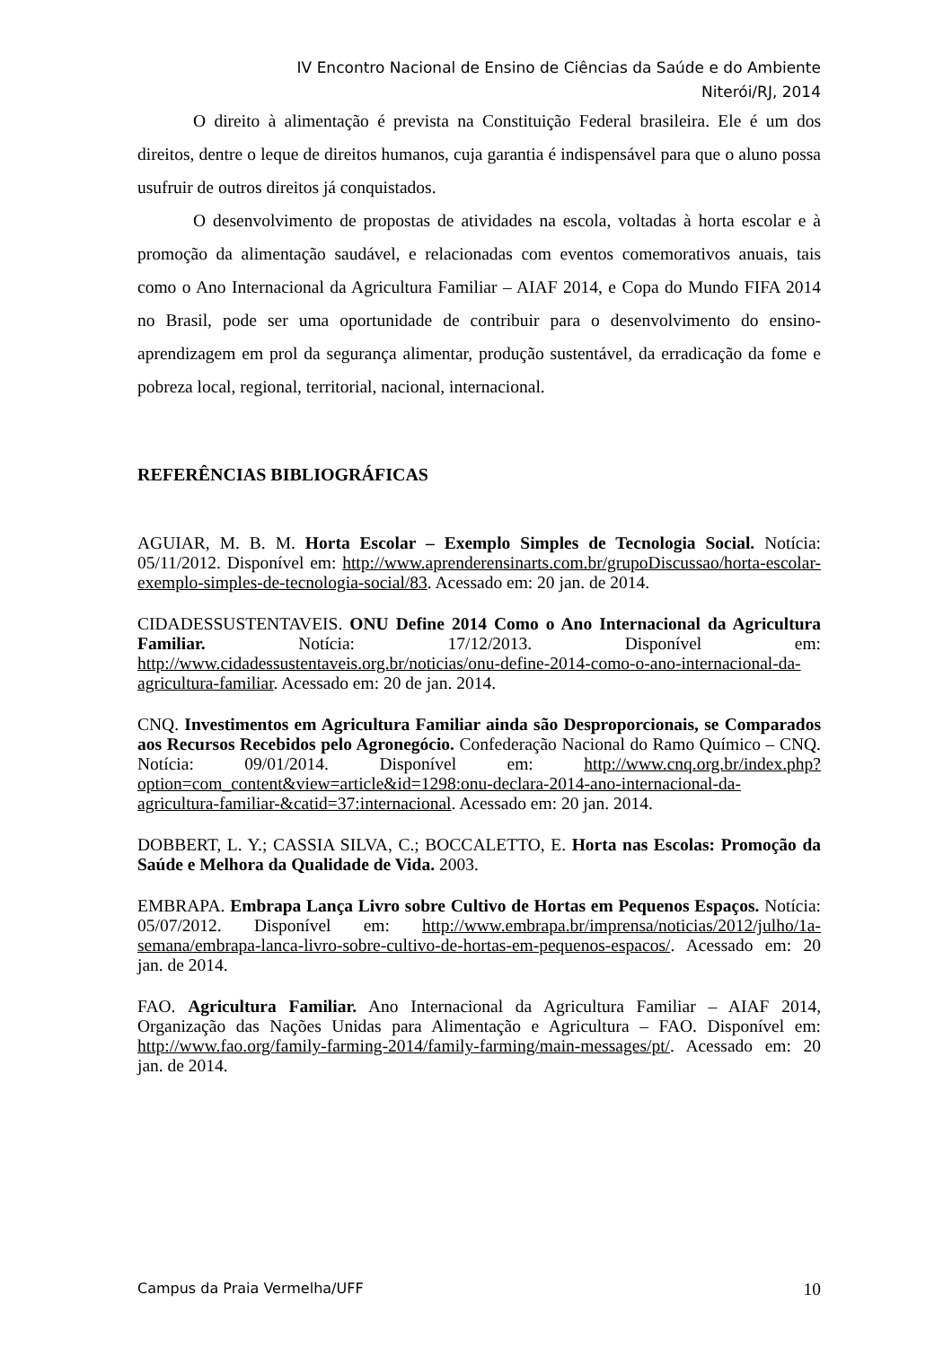IV Encontro Nacional de Ensino de Ciências da Saúde e do Ambiente
Niterói/RJ, 2014
O direito à alimentação é prevista na Constituição Federal brasileira. Ele é um dos direitos, dentre o leque de direitos humanos, cuja garantia é indispensável para que o aluno possa usufruir de outros direitos já conquistados.
O desenvolvimento de propostas de atividades na escola, voltadas à horta escolar e à promoção da alimentação saudável, e relacionadas com eventos comemorativos anuais, tais como o Ano Internacional da Agricultura Familiar – AIAF 2014, e Copa do Mundo FIFA 2014 no Brasil, pode ser uma oportunidade de contribuir para o desenvolvimento do ensino-aprendizagem em prol da segurança alimentar, produção sustentável, da erradicação da fome e pobreza local, regional, territorial, nacional, internacional.
REFERÊNCIAS BIBLIOGRÁFICAS
AGUIAR, M. B. M. Horta Escolar – Exemplo Simples de Tecnologia Social. Notícia: 05/11/2012. Disponível em: http://www.aprenderensinarts.com.br/grupoDiscussao/horta-escolar-exemplo-simples-de-tecnologia-social/83. Acessado em: 20 jan. de 2014.
CIDADESSUSTENTAVEIS. ONU Define 2014 Como o Ano Internacional da Agricultura Familiar. Notícia: 17/12/2013. Disponível em: http://www.cidadessustentaveis.org.br/noticias/onu-define-2014-como-o-ano-internacional-da-agricultura-familiar. Acessado em: 20 de jan. 2014.
CNQ. Investimentos em Agricultura Familiar ainda são Desproporcionais, se Comparados aos Recursos Recebidos pelo Agronegócio. Confederação Nacional do Ramo Químico – CNQ. Notícia: 09/01/2014. Disponível em: http://www.cnq.org.br/index.php?option=com_content&view=article&id=1298:onu-declara-2014-ano-internacional-da-agricultura-familiar-&catid=37:internacional. Acessado em: 20 jan. 2014.
DOBBERT, L. Y.; CASSIA SILVA, C.; BOCCALETTO, E. Horta nas Escolas: Promoção da Saúde e Melhora da Qualidade de Vida. 2003.
EMBRAPA. Embrapa Lança Livro sobre Cultivo de Hortas em Pequenos Espaços. Notícia: 05/07/2012. Disponível em: http://www.embrapa.br/imprensa/noticias/2012/julho/1a-semana/embrapa-lanca-livro-sobre-cultivo-de-hortas-em-pequenos-espacos/. Acessado em: 20 jan. de 2014.
FAO. Agricultura Familiar. Ano Internacional da Agricultura Familiar – AIAF 2014, Organização das Nações Unidas para Alimentação e Agricultura – FAO. Disponível em: http://www.fao.org/family-farming-2014/family-farming/main-messages/pt/. Acessado em: 20 jan. de 2014.
Campus da Praia Vermelha/UFF 10